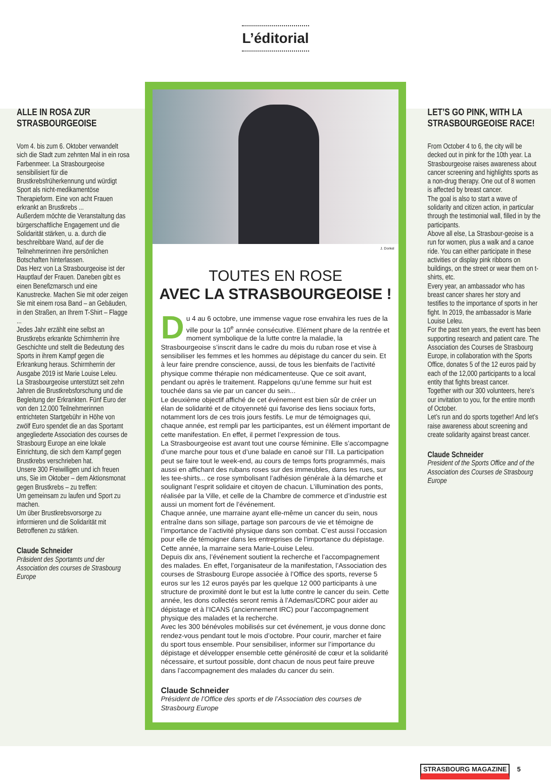L’éditorial
ALLE IN ROSA ZUR STRASBOURGEOISE
Vom 4. bis zum 6. Oktober verwandelt sich die Stadt zum zehnten Mal in ein rosa Farbenmeer. La Strasbourgeoise sensibilisiert für die Brustkrebsfrüherkennung und würdigt Sport als nicht-medikamentöse Therapieform. Eine von acht Frauen erkrankt an Brustkrebs ...
Außerdem möchte die Veranstaltung das bürgerschaftliche Engagement und die Solidarität stärken, u. a. durch die beschreibbare Wand, auf der die Teilnehmerinnen ihre persönlichen Botschaften hinterlassen.
Das Herz von La Strasbourgeoise ist der Hauptlauf der Frauen. Daneben gibt es einen Benefizmarsch und eine Kanustrecke. Machen Sie mit oder zeigen Sie mit einem rosa Band – an Gebäuden, in den Straßen, an Ihrem T-Shirt – Flagge ...
Jedes Jahr erzählt eine selbst an Brustkrebs erkrankte Schirmherrin ihre Geschichte und stellt die Bedeutung des Sports in ihrem Kampf gegen die Erkrankung heraus. Schirmherrin der Ausgabe 2019 ist Marie Louise Leleu.
La Strasbourgeoise unterstützt seit zehn Jahren die Brustkrebsforschung und die Begleitung der Erkrankten. Fünf Euro der von den 12.000 Teilnehmerinnen entrichteten Startgebühr in Höhe von zwölf Euro spendet die an das Sportamt angegliederte Association des courses de Strasbourg Europe an eine lokale Einrichtung, die sich dem Kampf gegen Brustkrebs verschrieben hat.
Unsere 300 Freiwilligen und ich freuen uns, Sie im Oktober – dem Aktionsmonat gegen Brustkrebs – zu treffen:
Um gemeinsam zu laufen und Sport zu machen.
Um über Brustkrebsvorsorge zu informieren und die Solidarität mit Betroffenen zu stärken.
Claude Schneider
Präsident des Sportamts und der Association des courses de Strasbourg Europe
J. Dorkel
TOUTES EN ROSE
AVEC LA STRASBOURGEOISE !
Du 4 au 6 octobre, une immense vague rose envahira les rues de la ville pour la 10<sup>e</sup> année consécutive. Elément phare de la rentrée et moment symbolique de la lutte contre la maladie, la Strasbourgeoise s’inscrit dans le cadre du mois du ruban rose et vise à sensibiliser les femmes et les hommes au dépistage du cancer du sein. Et à leur faire prendre conscience, aussi, de tous les bienfaits de l’activité physique comme thérapie non médicamenteuse. Que ce soit avant, pendant ou après le traitement. Rappelons qu’une femme sur huit est touchée dans sa vie par un cancer du sein...
Le deuxième objectif affiché de cet événement est bien sûr de créer un élan de solidarité et de citoyenneté qui favorise des liens sociaux forts, notamment lors de ces trois jours festifs. Le mur de témoignages qui, chaque année, est rempli par les participantes, est un élément important de cette manifestation. En effet, il permet l’expression de tous.
La Strasbourgeoise est avant tout une course féminine. Elle s’accompagne d’une marche pour tous et d’une balade en canoë sur l’Ill. La participation peut se faire tout le week-end, au cours de temps forts programmés, mais aussi en affichant des rubans roses sur des immeubles, dans les rues, sur les tee-shirts... ce rose symbolisant l’adhésion générale à la démarche et soulignant l’esprit solidaire et citoyen de chacun. L’illumination des ponts, réalisée par la Ville, et celle de la Chambre de commerce et d’industrie est aussi un moment fort de l’événement.
Chaque année, une marraine ayant elle-même un cancer du sein, nous entraîne dans son sillage, partage son parcours de vie et témoigne de l’importance de l’activité physique dans son combat. C’est aussi l’occasion pour elle de témoigner dans les entreprises de l’importance du dépistage. Cette année, la marraine sera Marie-Louise Leleu.
Depuis dix ans, l’événement soutient la recherche et l’accompagnement des malades. En effet, l’organisateur de la manifestation, l’Association des courses de Strasbourg Europe associée à l’Office des sports, reverse 5 euros sur les 12 euros payés par les quelque 12 000 participants à une structure de proximité dont le but est la lutte contre le cancer du sein. Cette année, les dons collectés seront remis à l’Ademas/CDRC pour aider au dépistage et à l’ICANS (anciennement IRC) pour l’accompagnement physique des malades et la recherche.
Avec les 300 bénévoles mobilisés sur cet événement, je vous donne donc rendez-vous pendant tout le mois d’octobre. Pour courir, marcher et faire du sport tous ensemble. Pour sensibiliser, informer sur l’importance du dépistage et développer ensemble cette générosité de cœur et la solidarité nécessaire, et surtout possible, dont chacun de nous peut faire preuve dans l’accompagnement des malades du cancer du sein.
Claude Schneider
Président de l’Office des sports et de l’Association des courses de Strasbourg Europe
LET’S GO PINK, WITH LA STRASBOURGEOISE RACE!
From October 4 to 6, the city will be decked out in pink for the 10th year. La Strasbourgeoise raises awareness about cancer screening and highlights sports as a non-drug therapy. One out of 8 women is affected by breast cancer.
The goal is also to start a wave of solidarity and citizen action, in particular through the testimonial wall, filled in by the participants.
Above all else, La Strasbour-geoise is a run for women, plus a walk and a canoe ride. You can either participate in these activities or display pink ribbons on buildings, on the street or wear them on t-shirts, etc.
Every year, an ambassador who has breast cancer shares her story and testifies to the importance of sports in her fight. In 2019, the ambassador is Marie Louise Leleu.
For the past ten years, the event has been supporting research and patient care. The Association des Courses de Strasbourg Europe, in collaboration with the Sports Office, donates 5 of the 12 euros paid by each of the 12,000 participants to a local entity that fights breast cancer.
Together with our 300 volunteers, here’s our invitation to you, for the entire month of October.
Let’s run and do sports together! And let’s raise awareness about screening and create solidarity against breast cancer.
Claude Schneider
President of the Sports Office and of the Association des Courses de Strasbourg Europe
STRASBOURG MAGAZINE 5